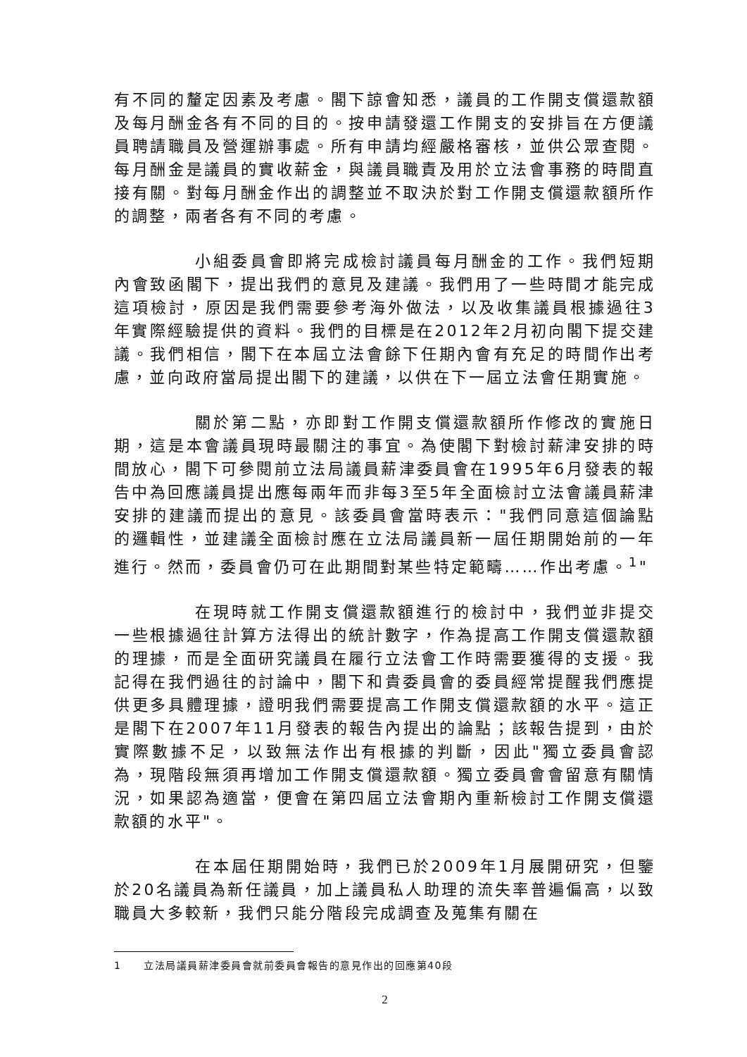有不同的釐定因素及考慮。閣下諒會知悉，議員的工作開支償還款額及每月酬金各有不同的目的。按申請發還工作開支的安排旨在方便議員聘請職員及營運辦事處。所有申請均經嚴格審核，並供公眾查閱。每月酬金是議員的實收薪金，與議員職責及用於立法會事務的時間直接有關。對每月酬金作出的調整並不取決於對工作開支償還款額所作的調整，兩者各有不同的考慮。
小組委員會即將完成檢討議員每月酬金的工作。我們短期內會致函閣下，提出我們的意見及建議。我們用了一些時間才能完成這項檢討，原因是我們需要參考海外做法，以及收集議員根據過往3年實際經驗提供的資料。我們的目標是在2012年2月初向閣下提交建議。我們相信，閣下在本屆立法會餘下任期內會有充足的時間作出考慮，並向政府當局提出閣下的建議，以供在下一屆立法會任期實施。
關於第二點，亦即對工作開支償還款額所作修改的實施日期，這是本會議員現時最關注的事宜。為使閣下對檢討薪津安排的時間放心，閣下可參閱前立法局議員薪津委員會在1995年6月發表的報告中為回應議員提出應每兩年而非每3至5年全面檢討立法會議員薪津安排的建議而提出的意見。該委員會當時表示："我們同意這個論點的邏輯性，並建議全面檢討應在立法局議員新一屆任期開始前的一年進行。然而，委員會仍可在此期間對某些特定範疇……作出考慮。<sup>1</sup>"
在現時就工作開支償還款額進行的檢討中，我們並非提交一些根據過往計算方法得出的統計數字，作為提高工作開支償還款額的理據，而是全面研究議員在履行立法會工作時需要獲得的支援。我記得在我們過往的討論中，閣下和貴委員會的委員經常提醒我們應提供更多具體理據，證明我們需要提高工作開支償還款額的水平。這正是閣下在2007年11月發表的報告內提出的論點；該報告提到，由於實際數據不足，以致無法作出有根據的判斷，因此"獨立委員會認為，現階段無須再增加工作開支償還款額。獨立委員會會留意有關情況，如果認為適當，便會在第四屆立法會期內重新檢討工作開支償還款額的水平"。
在本屆任期開始時，我們已於2009年1月展開研究，但鑒於20名議員為新任議員，加上議員私人助理的流失率普遍偏高，以致職員大多較新，我們只能分階段完成調查及蒐集有關在
1 立法局議員薪津委員會就前委員會報告的意見作出的回應第40段
2